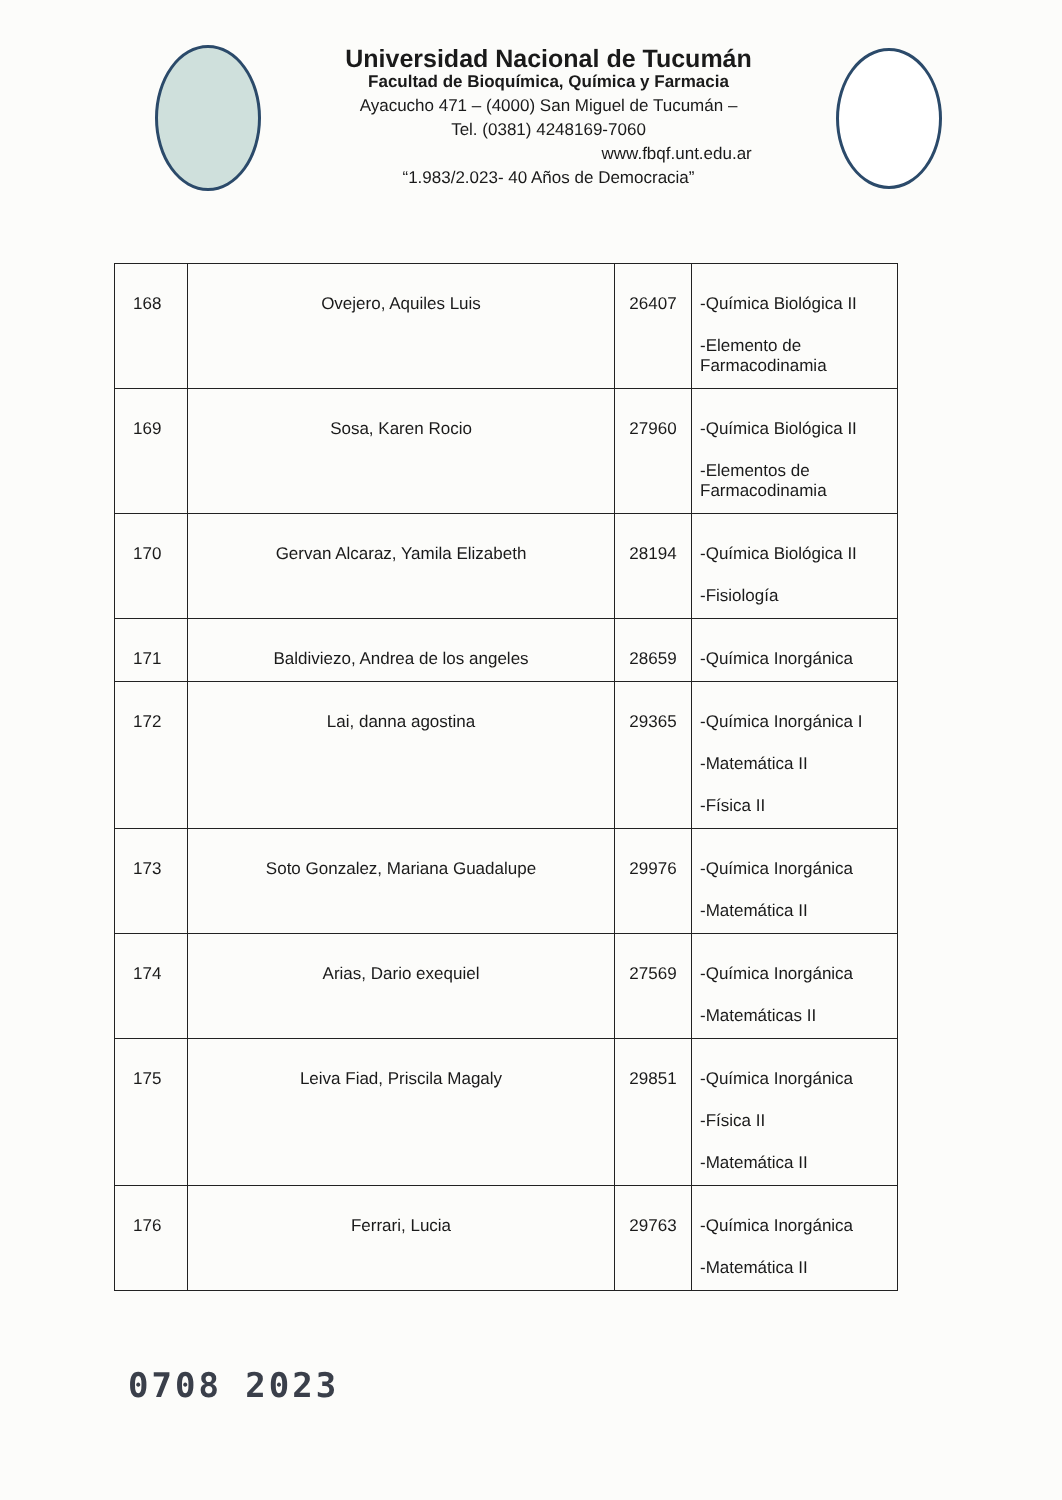Universidad Nacional de Tucumán
Facultad de Bioquímica, Química y Farmacia
Ayacucho 471 – (4000) San Miguel de Tucumán –
Tel. (0381) 4248169-7060
www.fbqf.unt.edu.ar
“1.983/2.023- 40 Años de Democracia”
| 168 | Ovejero, Aquiles Luis | 26407 | -Química Biológica II -Elemento de Farmacodinamia |
| 169 | Sosa, Karen Rocio | 27960 | -Química Biológica II -Elementos de Farmacodinamia |
| 170 | Gervan Alcaraz, Yamila Elizabeth | 28194 | -Química Biológica II -Fisiología |
| 171 | Baldiviezo, Andrea de los angeles | 28659 | -Química Inorgánica |
| 172 | Lai, danna agostina | 29365 | -Química Inorgánica I -Matemática II -Física II |
| 173 | Soto Gonzalez, Mariana Guadalupe | 29976 | -Química Inorgánica -Matemática II |
| 174 | Arias, Dario exequiel | 27569 | -Química Inorgánica -Matemáticas II |
| 175 | Leiva Fiad, Priscila Magaly | 29851 | -Química Inorgánica -Física II -Matemática II |
| 176 | Ferrari, Lucia | 29763 | -Química Inorgánica -Matemática II |
0708 2023